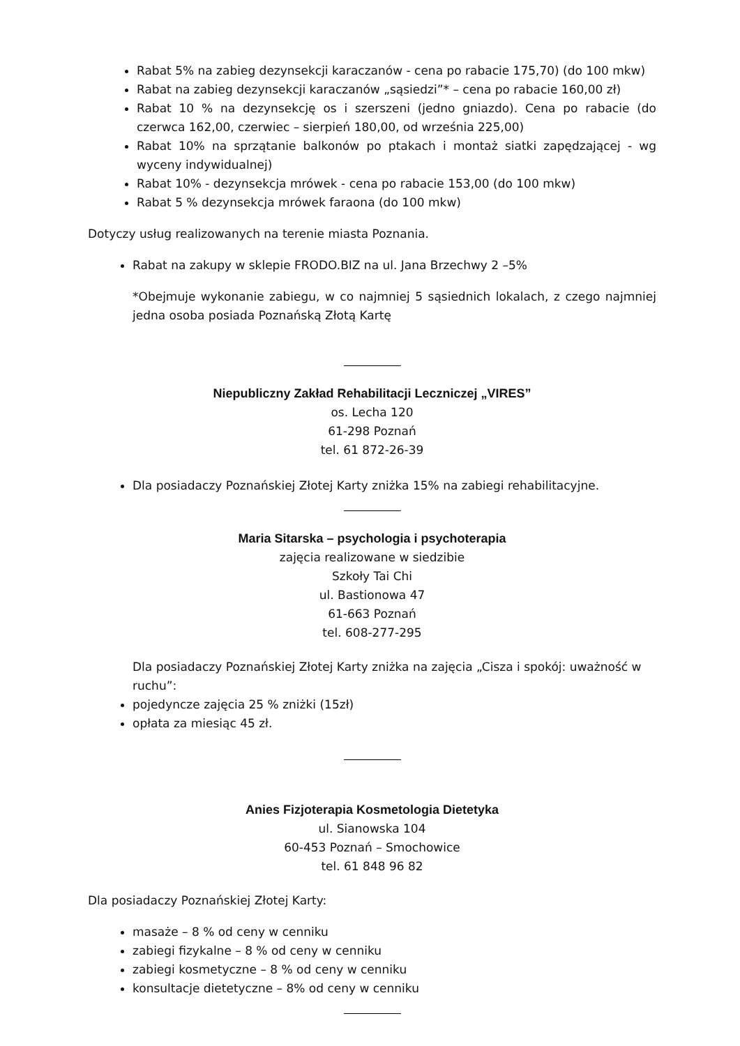Rabat 5% na zabieg dezynsekcji karaczanów - cena po rabacie 175,70) (do 100 mkw)
Rabat na zabieg dezynsekcji karaczanów „sąsiedzi”* – cena po rabacie 160,00 zł)
Rabat 10 % na dezynsekcję os i szerszeni (jedno gniazdo). Cena po rabacie (do czerwca 162,00, czerwiec – sierpień 180,00, od września 225,00)
Rabat 10% na sprzątanie balkonów po ptakach i montaż siatki zapędzającej - wg wyceny indywidualnej)
Rabat 10% - dezynsekcja mrówek - cena po rabacie 153,00 (do 100 mkw)
Rabat 5 % dezynsekcja mrówek faraona (do 100 mkw)
Dotyczy usług realizowanych na terenie miasta Poznania.
Rabat na zakupy w sklepie FRODO.BIZ na ul. Jana Brzechwy 2 –5%
*Obejmuje wykonanie zabiegu, w co najmniej 5 sąsiednich lokalach, z czego najmniej jedna osoba posiada Poznańską Złotą Kartę
Niepubliczny Zakład Rehabilitacji Leczniczej „VIRES”
os. Lecha 120
61-298 Poznań
tel. 61 872-26-39
Dla posiadaczy Poznańskiej Złotej Karty zniżka 15% na zabiegi rehabilitacyjne.
Maria Sitarska – psychologia i psychoterapia
zajęcia realizowane w siedzibie
Szkoły Tai Chi
ul. Bastionowa 47
61-663 Poznań
tel. 608-277-295
Dla posiadaczy Poznańskiej Złotej Karty zniżka na zajęcia „Cisza i spokój: uważność w ruchu”:
pojedyncze zajęcia 25 % zniżki (15zł)
opłata za miesiąc 45 zł.
Anies Fizjoterapia Kosmetologia Dietetyka
ul. Sianowska 104
60-453 Poznań – Smochowice
tel. 61 848 96 82
Dla posiadaczy Poznańskiej Złotej Karty:
masaże – 8 % od ceny w cenniku
zabiegi fizykalne – 8 % od ceny w cenniku
zabiegi kosmetyczne – 8 % od ceny w cenniku
konsultacje dietetyczne – 8% od ceny w cenniku